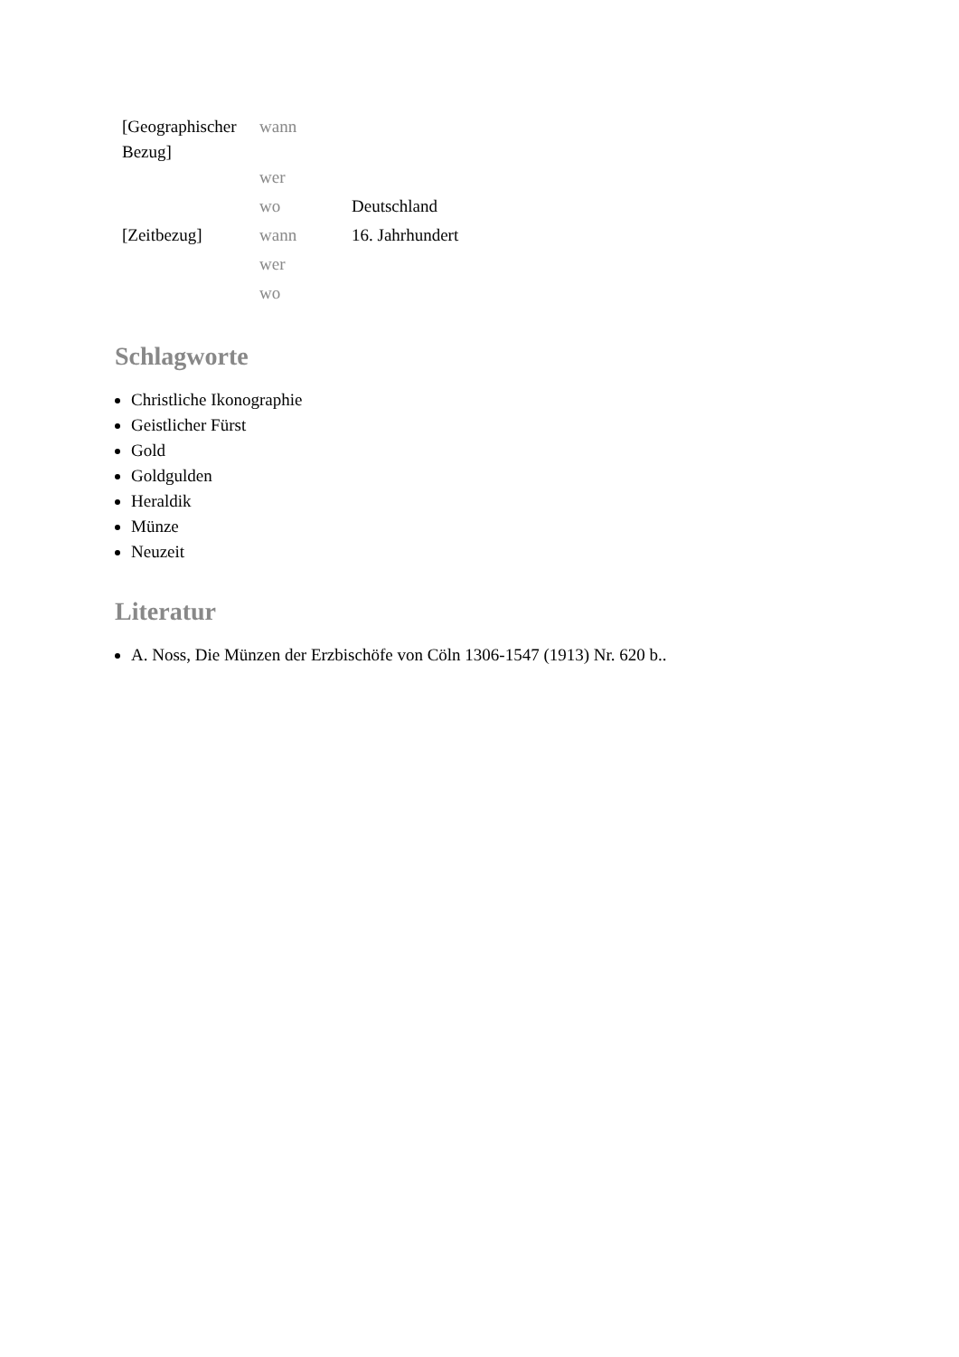| [Geographischer Bezug] | wann | |
| | wer | |
| | wo | Deutschland |
| [Zeitbezug] | wann | 16. Jahrhundert |
| | wer | |
| | wo | |
Schlagworte
Christliche Ikonographie
Geistlicher Fürst
Gold
Goldgulden
Heraldik
Münze
Neuzeit
Literatur
A. Noss, Die Münzen der Erzbischöfe von Cöln 1306-1547 (1913) Nr. 620 b..